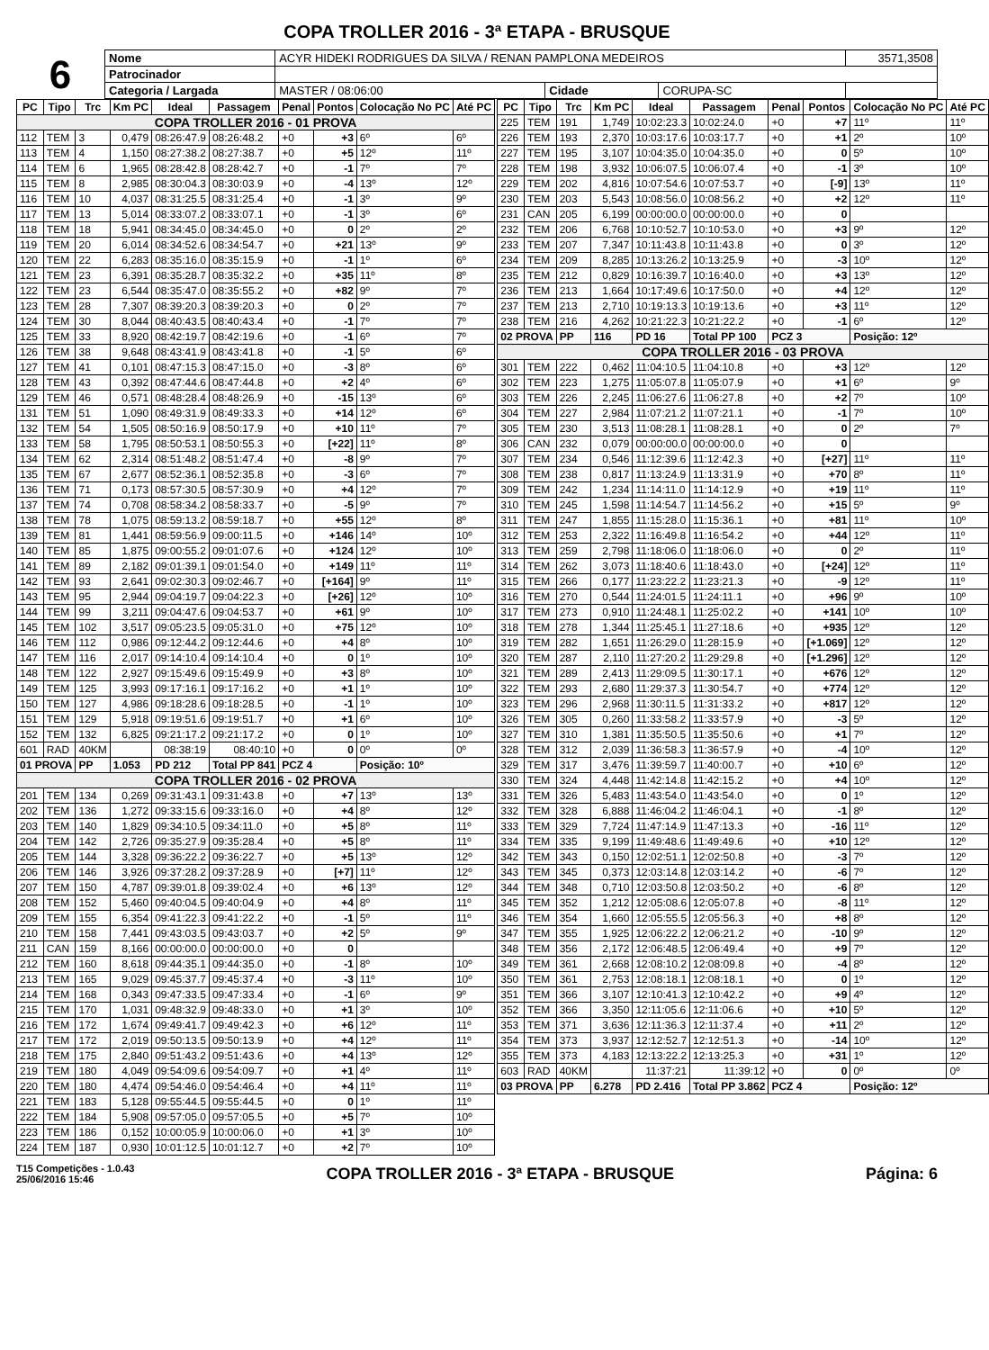COPA TROLLER 2016 - 3ª ETAPA - BRUSQUE
| 6 | Nome | ACYR HIDEKI RODRIGUES DA SILVA / RENAN PAMPLONA MEDEIROS | | | 3571,3508 |
| | Patrocinador | | | | |
| | Categoria / Largada | MASTER / 08:06:00 | Cidade | CORUPA-SC | |
| PC | Tipo | Trc | Km PC | Ideal | Passagem | Penal | Pontos | Colocação No PC | Até PC |
| --- | --- | --- | --- | --- | --- | --- | --- | --- | --- |
| COPA TROLLER 2016 - 01 PROVA | | | | | | | | | |
| 112 | TEM | 3 | 0,479 | 08:26:47.9 | 08:26:48.2 | +0 | +3 | 6º | 6º |
| 113 | TEM | 4 | 1,150 | 08:27:38.2 | 08:27:38.7 | +0 | +5 | 12º | 11º |
| 114 | TEM | 6 | 1,965 | 08:28:42.8 | 08:28:42.7 | +0 | -1 | 7º | 7º |
| 115 | TEM | 8 | 2,985 | 08:30:04.3 | 08:30:03.9 | +0 | -4 | 13º | 12º |
| 116 | TEM | 10 | 4,037 | 08:31:25.5 | 08:31:25.4 | +0 | -1 | 3º | 9º |
| 117 | TEM | 13 | 5,014 | 08:33:07.2 | 08:33:07.1 | +0 | -1 | 3º | 6º |
| 118 | TEM | 18 | 5,941 | 08:34:45.0 | 08:34:45.0 | +0 | 0 | 2º | 2º |
| 119 | TEM | 20 | 6,014 | 08:34:52.6 | 08:34:54.7 | +0 | +21 | 13º | 9º |
| 120 | TEM | 22 | 6,283 | 08:35:16.0 | 08:35:15.9 | +0 | -1 | 1º | 6º |
| 121 | TEM | 23 | 6,391 | 08:35:28.7 | 08:35:32.2 | +0 | +35 | 11º | 8º |
| 122 | TEM | 23 | 6,544 | 08:35:47.0 | 08:35:55.2 | +0 | +82 | 9º | 7º |
| 123 | TEM | 28 | 7,307 | 08:39:20.3 | 08:39:20.3 | +0 | 0 | 2º | 7º |
| 124 | TEM | 30 | 8,044 | 08:40:43.5 | 08:40:43.4 | +0 | -1 | 7º | 7º |
| 125 | TEM | 33 | 8,920 | 08:42:19.7 | 08:42:19.6 | +0 | -1 | 6º | 7º |
| 126 | TEM | 38 | 9,648 | 08:43:41.9 | 08:43:41.8 | +0 | -1 | 5º | 6º |
| 127 | TEM | 41 | 0,101 | 08:47:15.3 | 08:47:15.0 | +0 | -3 | 8º | 6º |
| 128 | TEM | 43 | 0,392 | 08:47:44.6 | 08:47:44.8 | +0 | +2 | 4º | 6º |
| 129 | TEM | 46 | 0,571 | 08:48:28.4 | 08:48:26.9 | +0 | -15 | 13º | 6º |
| 131 | TEM | 51 | 1,090 | 08:49:31.9 | 08:49:33.3 | +0 | +14 | 12º | 6º |
| 132 | TEM | 54 | 1,505 | 08:50:16.9 | 08:50:17.9 | +0 | +10 | 11º | 7º |
| 133 | TEM | 58 | 1,795 | 08:50:53.1 | 08:50:55.3 | +0 | [+22] | 11º | 8º |
| 134 | TEM | 62 | 2,314 | 08:51:48.2 | 08:51:47.4 | +0 | -8 | 9º | 7º |
| 135 | TEM | 67 | 2,677 | 08:52:36.1 | 08:52:35.8 | +0 | -3 | 6º | 7º |
| 136 | TEM | 71 | 0,173 | 08:57:30.5 | 08:57:30.9 | +0 | +4 | 12º | 7º |
| 137 | TEM | 74 | 0,708 | 08:58:34.2 | 08:58:33.7 | +0 | -5 | 9º | 7º |
| 138 | TEM | 78 | 1,075 | 08:59:13.2 | 08:59:18.7 | +0 | +55 | 12º | 8º |
| 139 | TEM | 81 | 1,441 | 08:59:56.9 | 09:00:11.5 | +0 | +146 | 14º | 10º |
| 140 | TEM | 85 | 1,875 | 09:00:55.2 | 09:01:07.6 | +0 | +124 | 12º | 10º |
| 141 | TEM | 89 | 2,182 | 09:01:39.1 | 09:01:54.0 | +0 | +149 | 11º | 11º |
| 142 | TEM | 93 | 2,641 | 09:02:30.3 | 09:02:46.7 | +0 | [+164] | 9º | 11º |
| 143 | TEM | 95 | 2,944 | 09:04:19.7 | 09:04:22.3 | +0 | [+26] | 12º | 10º |
| 144 | TEM | 99 | 3,211 | 09:04:47.6 | 09:04:53.7 | +0 | +61 | 9º | 10º |
| 145 | TEM | 102 | 3,517 | 09:05:23.5 | 09:05:31.0 | +0 | +75 | 12º | 10º |
| 146 | TEM | 112 | 0,986 | 09:12:44.2 | 09:12:44.6 | +0 | +4 | 8º | 10º |
| 147 | TEM | 116 | 2,017 | 09:14:10.4 | 09:14:10.4 | +0 | 0 | 1º | 10º |
| 148 | TEM | 122 | 2,927 | 09:15:49.6 | 09:15:49.9 | +0 | +3 | 8º | 10º |
| 149 | TEM | 125 | 3,993 | 09:17:16.1 | 09:17:16.2 | +0 | +1 | 1º | 10º |
| 150 | TEM | 127 | 4,986 | 09:18:28.6 | 09:18:28.5 | +0 | -1 | 1º | 10º |
| 151 | TEM | 129 | 5,918 | 09:19:51.6 | 09:19:51.7 | +0 | +1 | 6º | 10º |
| 152 | TEM | 132 | 6,825 | 09:21:17.2 | 09:21:17.2 | +0 | 0 | 1º | 10º |
| 601 | RAD | 40KM | | 08:38:19 | 08:40:10 | +0 | 0 | 0º | 0º |
| 01 PROVA | | PP | 1.053 | PD 212 | Total PP 841 | PCZ 4 | | Posição: 10º | |
| COPA TROLLER 2016 - 02 PROVA | | | | | | | | | |
| 201 | TEM | 134 | 0,269 | 09:31:43.1 | 09:31:43.8 | +0 | +7 | 13º | 13º |
| 202 | TEM | 136 | 1,272 | 09:33:15.6 | 09:33:16.0 | +0 | +4 | 8º | 12º |
| 203 | TEM | 140 | 1,829 | 09:34:10.5 | 09:34:11.0 | +0 | +5 | 8º | 11º |
| 204 | TEM | 142 | 2,726 | 09:35:27.9 | 09:35:28.4 | +0 | +5 | 8º | 11º |
| 205 | TEM | 144 | 3,328 | 09:36:22.2 | 09:36:22.7 | +0 | +5 | 13º | 12º |
| 206 | TEM | 146 | 3,926 | 09:37:28.2 | 09:37:28.9 | +0 | [+7] | 11º | 12º |
| 207 | TEM | 150 | 4,787 | 09:39:01.8 | 09:39:02.4 | +0 | +6 | 13º | 12º |
| 208 | TEM | 152 | 5,460 | 09:40:04.5 | 09:40:04.9 | +0 | +4 | 8º | 11º |
| 209 | TEM | 155 | 6,354 | 09:41:22.3 | 09:41:22.2 | +0 | -1 | 5º | 11º |
| 210 | TEM | 158 | 7,441 | 09:43:03.5 | 09:43:03.7 | +0 | +2 | 5º | 9º |
| 211 | CAN | 159 | 8,166 | 00:00:00.0 | 00:00:00.0 | +0 | 0 | | |
| 212 | TEM | 160 | 8,618 | 09:44:35.1 | 09:44:35.0 | +0 | -1 | 8º | 10º |
| 213 | TEM | 165 | 9,029 | 09:45:37.7 | 09:45:37.4 | +0 | -3 | 11º | 10º |
| 214 | TEM | 168 | 0,343 | 09:47:33.5 | 09:47:33.4 | +0 | -1 | 6º | 9º |
| 215 | TEM | 170 | 1,031 | 09:48:32.9 | 09:48:33.0 | +0 | +1 | 3º | 10º |
| 216 | TEM | 172 | 1,674 | 09:49:41.7 | 09:49:42.3 | +0 | +6 | 12º | 11º |
| 217 | TEM | 172 | 2,019 | 09:50:13.5 | 09:50:13.9 | +0 | +4 | 12º | 11º |
| 218 | TEM | 175 | 2,840 | 09:51:43.2 | 09:51:43.6 | +0 | +4 | 13º | 12º |
| 219 | TEM | 180 | 4,049 | 09:54:09.6 | 09:54:09.7 | +0 | +1 | 4º | 11º |
| 220 | TEM | 180 | 4,474 | 09:54:46.0 | 09:54:46.4 | +0 | +4 | 11º | 11º |
| 221 | TEM | 183 | 5,128 | 09:55:44.5 | 09:55:44.5 | +0 | 0 | 1º | 11º |
| 222 | TEM | 184 | 5,908 | 09:57:05.0 | 09:57:05.5 | +0 | +5 | 7º | 10º |
| 223 | TEM | 186 | 0,152 | 10:00:05.9 | 10:00:06.0 | +0 | +1 | 3º | 10º |
| 224 | TEM | 187 | 0,930 | 10:01:12.5 | 10:01:12.7 | +0 | +2 | 7º | 10º |
| PC | Tipo | Trc | Km PC | Ideal | Passagem | Penal | Pontos | Colocação No PC | Até PC |
| --- | --- | --- | --- | --- | --- | --- | --- | --- | --- |
| 225 | TEM | 191 | 1,749 | 10:02:23.3 | 10:02:24.0 | +0 | +7 | 11º | 11º |
| 226 | TEM | 193 | 2,370 | 10:03:17.6 | 10:03:17.7 | +0 | +1 | 2º | 10º |
| 227 | TEM | 195 | 3,107 | 10:04:35.0 | 10:04:35.0 | +0 | 0 | 5º | 10º |
| 228 | TEM | 198 | 3,932 | 10:06:07.5 | 10:06:07.4 | +0 | -1 | 3º | 10º |
| 229 | TEM | 202 | 4,816 | 10:07:54.6 | 10:07:53.7 | +0 | [-9] | 13º | 11º |
| 230 | TEM | 203 | 5,543 | 10:08:56.0 | 10:08:56.2 | +0 | +2 | 12º | 11º |
| 231 | CAN | 205 | 6,199 | 00:00:00.0 | 00:00:00.0 | +0 | 0 | | |
| 232 | TEM | 206 | 6,768 | 10:10:52.7 | 10:10:53.0 | +0 | +3 | 9º | 12º |
| 233 | TEM | 207 | 7,347 | 10:11:43.8 | 10:11:43.8 | +0 | 0 | 3º | 12º |
| 234 | TEM | 209 | 8,285 | 10:13:26.2 | 10:13:25.9 | +0 | -3 | 10º | 12º |
| 235 | TEM | 212 | 0,829 | 10:16:39.7 | 10:16:40.0 | +0 | +3 | 13º | 12º |
| 236 | TEM | 213 | 1,664 | 10:17:49.6 | 10:17:50.0 | +0 | +4 | 12º | 12º |
| 237 | TEM | 213 | 2,710 | 10:19:13.3 | 10:19:13.6 | +0 | +3 | 11º | 12º |
| 238 | TEM | 216 | 4,262 | 10:21:22.3 | 10:21:22.2 | +0 | -1 | 6º | 12º |
| 02 PROVA | | PP | 116 | PD 16 | Total PP 100 | PCZ 3 | | Posição: 12º | |
| COPA TROLLER 2016 - 03 PROVA | | | | | | | | | |
| 301 | TEM | 222 | 0,462 | 11:04:10.5 | 11:04:10.8 | +0 | +3 | 12º | 12º |
| 302 | TEM | 223 | 1,275 | 11:05:07.8 | 11:05:07.9 | +0 | +1 | 6º | 9º |
| 303 | TEM | 226 | 2,245 | 11:06:27.6 | 11:06:27.8 | +0 | +2 | 7º | 10º |
| 304 | TEM | 227 | 2,984 | 11:07:21.2 | 11:07:21.1 | +0 | -1 | 7º | 10º |
| 305 | TEM | 230 | 3,513 | 11:08:28.1 | 11:08:28.1 | +0 | 0 | 2º | 7º |
| 306 | CAN | 232 | 0,079 | 00:00:00.0 | 00:00:00.0 | +0 | 0 | | |
| 307 | TEM | 234 | 0,546 | 11:12:39.6 | 11:12:42.3 | +0 | [+27] | 11º | 11º |
| 308 | TEM | 238 | 0,817 | 11:13:24.9 | 11:13:31.9 | +0 | +70 | 8º | 11º |
| 309 | TEM | 242 | 1,234 | 11:14:11.0 | 11:14:12.9 | +0 | +19 | 11º | 11º |
| 310 | TEM | 245 | 1,598 | 11:14:54.7 | 11:14:56.2 | +0 | +15 | 5º | 9º |
| 311 | TEM | 247 | 1,855 | 11:15:28.0 | 11:15:36.1 | +0 | +81 | 11º | 10º |
| 312 | TEM | 253 | 2,322 | 11:16:49.8 | 11:16:54.2 | +0 | +44 | 12º | 11º |
| 313 | TEM | 259 | 2,798 | 11:18:06.0 | 11:18:06.0 | +0 | 0 | 2º | 11º |
| 314 | TEM | 262 | 3,073 | 11:18:40.6 | 11:18:43.0 | +0 | [+24] | 12º | 11º |
| 315 | TEM | 266 | 0,177 | 11:23:22.2 | 11:23:21.3 | +0 | -9 | 12º | 11º |
| 316 | TEM | 270 | 0,544 | 11:24:01.5 | 11:24:11.1 | +0 | +96 | 9º | 10º |
| 317 | TEM | 273 | 0,910 | 11:24:48.1 | 11:25:02.2 | +0 | +141 | 10º | 10º |
| 318 | TEM | 278 | 1,344 | 11:25:45.1 | 11:27:18.6 | +0 | +935 | 12º | 12º |
| 319 | TEM | 282 | 1,651 | 11:26:29.0 | 11:28:15.9 | +0 | [+1.069] | 12º | 12º |
| 320 | TEM | 287 | 2,110 | 11:27:20.2 | 11:29:29.8 | +0 | [+1.296] | 12º | 12º |
| 321 | TEM | 289 | 2,413 | 11:29:09.5 | 11:30:17.1 | +0 | +676 | 12º | 12º |
| 322 | TEM | 293 | 2,680 | 11:29:37.3 | 11:30:54.7 | +0 | +774 | 12º | 12º |
| 323 | TEM | 296 | 2,968 | 11:30:11.5 | 11:31:33.2 | +0 | +817 | 12º | 12º |
| 326 | TEM | 305 | 0,260 | 11:33:58.2 | 11:33:57.9 | +0 | -3 | 5º | 12º |
| 327 | TEM | 310 | 1,381 | 11:35:50.5 | 11:35:50.6 | +0 | +1 | 7º | 12º |
| 328 | TEM | 312 | 2,039 | 11:36:58.3 | 11:36:57.9 | +0 | -4 | 10º | 12º |
| 329 | TEM | 317 | 3,476 | 11:39:59.7 | 11:40:00.7 | +0 | +10 | 6º | 12º |
| 330 | TEM | 324 | 4,448 | 11:42:14.8 | 11:42:15.2 | +0 | +4 | 10º | 12º |
| 331 | TEM | 326 | 5,483 | 11:43:54.0 | 11:43:54.0 | +0 | 0 | 1º | 12º |
| 332 | TEM | 328 | 6,888 | 11:46:04.2 | 11:46:04.1 | +0 | -1 | 8º | 12º |
| 333 | TEM | 329 | 7,724 | 11:47:14.9 | 11:47:13.3 | +0 | -16 | 11º | 12º |
| 334 | TEM | 335 | 9,199 | 11:49:48.6 | 11:49:49.6 | +0 | +10 | 12º | 12º |
| 342 | TEM | 343 | 0,150 | 12:02:51.1 | 12:02:50.8 | +0 | -3 | 7º | 12º |
| 343 | TEM | 345 | 0,373 | 12:03:14.8 | 12:03:14.2 | +0 | -6 | 7º | 12º |
| 344 | TEM | 348 | 0,710 | 12:03:50.8 | 12:03:50.2 | +0 | -6 | 8º | 12º |
| 345 | TEM | 352 | 1,212 | 12:05:08.6 | 12:05:07.8 | +0 | -8 | 11º | 12º |
| 346 | TEM | 354 | 1,660 | 12:05:55.5 | 12:05:56.3 | +0 | +8 | 8º | 12º |
| 347 | TEM | 355 | 1,925 | 12:06:22.2 | 12:06:21.2 | +0 | -10 | 9º | 12º |
| 348 | TEM | 356 | 2,172 | 12:06:48.5 | 12:06:49.4 | +0 | +9 | 7º | 12º |
| 349 | TEM | 361 | 2,668 | 12:08:10.2 | 12:08:09.8 | +0 | -4 | 8º | 12º |
| 350 | TEM | 361 | 2,753 | 12:08:18.1 | 12:08:18.1 | +0 | 0 | 1º | 12º |
| 351 | TEM | 366 | 3,107 | 12:10:41.3 | 12:10:42.2 | +0 | +9 | 4º | 12º |
| 352 | TEM | 366 | 3,350 | 12:11:05.6 | 12:11:06.6 | +0 | +10 | 5º | 12º |
| 353 | TEM | 371 | 3,636 | 12:11:36.3 | 12:11:37.4 | +0 | +11 | 2º | 12º |
| 354 | TEM | 373 | 3,937 | 12:12:52.7 | 12:12:51.3 | +0 | -14 | 10º | 12º |
| 355 | TEM | 373 | 4,183 | 12:13:22.2 | 12:13:25.3 | +0 | +31 | 1º | 12º |
| 603 | RAD | 40KM | | 11:37:21 | 11:39:12 | +0 | 0 | 0º | 0º |
| 03 PROVA | | PP | 6.278 | PD 2.416 | Total PP 3.862 | PCZ 4 | | Posição: 12º | |
T15 Competições - 1.0.43
25/06/2016 15:46
COPA TROLLER 2016 - 3ª ETAPA - BRUSQUE
Página: 6